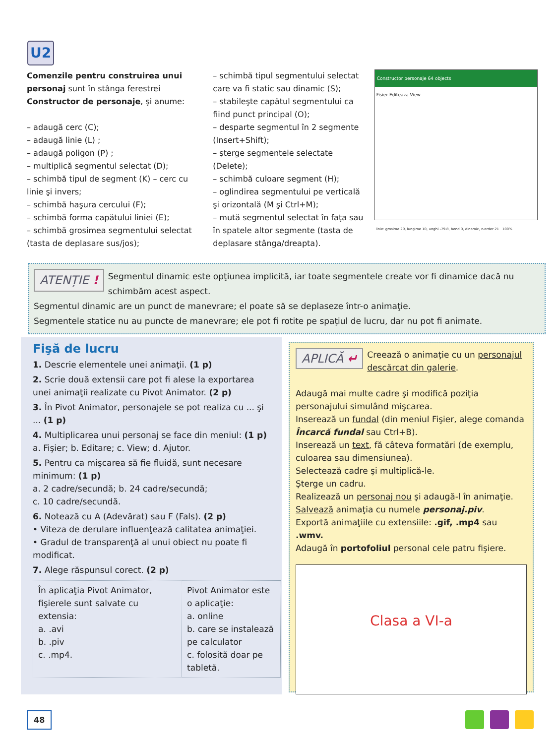U2
Comenzile pentru construirea unui personaj sunt în stânga ferestrei Constructor de personaje, şi anume:
– adaugă cerc (C);
– adaugă linie (L) ;
– adaugă poligon (P) ;
– multiplică segmentul selectat (D);
– schimbă tipul de segment (K) – cerc cu linie şi invers;
– schimbă haşura cercului (F);
– schimbă forma capătului liniei (E);
– schimbă grosimea segmentului selectat (tasta de deplasare sus/jos);
– schimbă tipul segmentului selectat care va fi static sau dinamic (S);
– stabileşte capătul segmentului ca fiind punct principal (O);
– desparte segmentul în 2 segmente (Insert+Shift);
– şterge segmentele selectate (Delete);
– schimbă culoare segment (H);
– oglindirea segmentului pe verticală şi orizontală (M şi Ctrl+M);
– mută segmentul selectat în faţa sau în spatele altor segmente (tasta de deplasare stânga/dreapta).
Constructor personaje 64 objects
Fisier Editeaza View
linie: grosime 29, lungime 10, unghi -79.8, bend 0, dinamic, z-order 21 100%
ATENȚIE ! Segmentul dinamic este opţiunea implicită, iar toate segmentele create vor fi dinamice dacă nu schimbăm acest aspect.
Segmentul dinamic are un punct de manevrare; el poate să se deplaseze într-o animaţie.
Segmentele statice nu au puncte de manevrare; ele pot fi rotite pe spaţiul de lucru, dar nu pot fi animate.
Fişă de lucru
1. Descrie elementele unei animaţii. (1 p)
2. Scrie două extensii care pot fi alese la exportarea unei animaţii realizate cu Pivot Animator. (2 p)
3. În Pivot Animator, personajele se pot realiza cu ... şi ... (1 p)
4. Multiplicarea unui personaj se face din meniul: (1 p)
a. Fişier; b. Editare; c. View; d. Ajutor.
5. Pentru ca mişcarea să fie fluidă, sunt necesare minimum: (1 p)
a. 2 cadre/secundă; b. 24 cadre/secundă;
c. 10 cadre/secundă.
6. Notează cu A (Adevărat) sau F (Fals). (2 p)
• Viteza de derulare influenţează calitatea animaţiei.
• Gradul de transparenţă al unui obiect nu poate fi modificat.
7. Alege răspunsul corect. (2 p)
| În aplicaţia Pivot Animator, fişierele sunt salvate cu extensia: a. .avi b. .piv c. .mp4. | Pivot Animator este o aplicaţie: a. online b. care se instalează pe calculator c. folosită doar pe tabletă. |
APLICĂ ↵
Creează o animaţie cu un personajul descărcat din galerie.
Adaugă mai multe cadre şi modifică poziţia personajului simulând mişcarea.
Inserează un fundal (din meniul Fişier, alege comanda Încarcă fundal sau Ctrl+B).
Inserează un text, fă câteva formatări (de exemplu, culoarea sau dimensiunea).
Selectează cadre şi multiplică-le.
Şterge un cadru.
Realizează un personaj nou şi adaugă-l în animaţie.
Salvează animaţia cu numele personaj.piv.
Exportă animaţiile cu extensiile: .gif, .mp4 sau .wmv.
Adaugă în portofoliul personal cele patru fişiere.
Clasa a VI-a
48